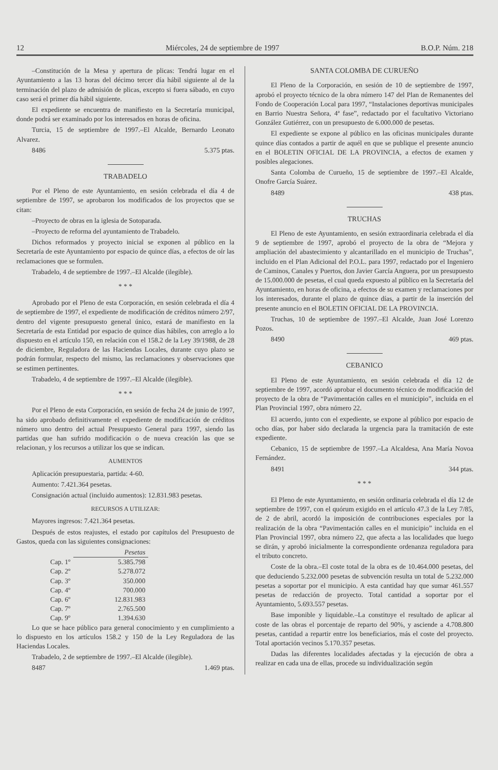12 Miércoles, 24 de septiembre de 1997 B.O.P. Núm. 218
–Constitución de la Mesa y apertura de plicas: Tendrá lugar en el Ayuntamiento a las 13 horas del décimo tercer día hábil siguiente al de la terminación del plazo de admisión de plicas, excepto si fuera sábado, en cuyo caso será el primer día hábil siguiente.
El expediente se encuentra de manifiesto en la Secretaría municipal, donde podrá ser examinado por los interesados en horas de oficina.
Turcia, 15 de septiembre de 1997.–El Alcalde, Bernardo Leonato Alvarez.
8486 5.375 ptas.
TRABADELO
Por el Pleno de este Ayuntamiento, en sesión celebrada el día 4 de septiembre de 1997, se aprobaron los modificados de los proyectos que se citan:
–Proyecto de obras en la iglesia de Sotoparada.
–Proyecto de reforma del ayuntamiento de Trabadelo.
Dichos reformados y proyecto inicial se exponen al público en la Secretaría de este Ayuntamiento por espacio de quince días, a efectos de oír las reclamaciones que se formulen.
Trabadelo, 4 de septiembre de 1997.–El Alcalde (ilegible).
* * *
Aprobado por el Pleno de esta Corporación, en sesión celebrada el día 4 de septiembre de 1997, el expediente de modificación de créditos número 2/97, dentro del vigente presupuesto general único, estará de manifiesto en la Secretaría de esta Entidad por espacio de quince días hábiles, con arreglo a lo dispuesto en el artículo 150, en relación con el 158.2 de la Ley 39/1988, de 28 de diciembre, Reguladora de las Haciendas Locales, durante cuyo plazo se podrán formular, respecto del mismo, las reclamaciones y observaciones que se estimen pertinentes.
Trabadelo, 4 de septiembre de 1997.–El Alcalde (ilegible).
* * *
Por el Pleno de esta Corporación, en sesión de fecha 24 de junio de 1997, ha sido aprobado definitivamente el expediente de modificación de créditos número uno dentro del actual Presupuesto General para 1997, siendo las partidas que han sufrido modificación o de nueva creación las que se relacionan, y los recursos a utilizar los que se indican.
AUMENTOS
Aplicación presupuestaria, partida: 4-60.
Aumento: 7.421.364 pesetas.
Consignación actual (incluido aumentos): 12.831.983 pesetas.
RECURSOS A UTILIZAR:
Mayores ingresos: 7.421.364 pesetas.
Después de estos reajustes, el estado por capítulos del Presupuesto de Gastos, queda con las siguientes consignaciones:
| | Pesetas |
| --- | --- |
| Cap. 1º | 5.385.798 |
| Cap. 2º | 5.278.072 |
| Cap. 3º | 350.000 |
| Cap. 4º | 700.000 |
| Cap. 6º | 12.831.983 |
| Cap. 7º | 2.765.500 |
| Cap. 9º | 1.394.630 |
Lo que se hace público para general conocimiento y en cumplimiento a lo dispuesto en los artículos 158.2 y 150 de la Ley Reguladora de las Haciendas Locales.
Trabadelo, 2 de septiembre de 1997.–El Alcalde (ilegible).
8487 1.469 ptas.
SANTA COLOMBA DE CURUEÑO
El Pleno de la Corporación, en sesión de 10 de septiembre de 1997, aprobó el proyecto técnico de la obra número 147 del Plan de Remanentes del Fondo de Cooperación Local para 1997, “Instalaciones deportivas municipales en Barrio Nuestra Señora, 4ª fase”, redactado por el facultativo Victoriano González Gutiérrez, con un presupuesto de 6.000.000 de pesetas.
El expediente se expone al público en las oficinas municipales durante quince días contados a partir de aquél en que se publique el presente anuncio en el BOLETIN OFICIAL DE LA PROVINCIA, a efectos de examen y posibles alegaciones.
Santa Colomba de Curueño, 15 de septiembre de 1997.–El Alcalde, Onofre García Suárez.
8489 438 ptas.
TRUCHAS
El Pleno de este Ayuntamiento, en sesión extraordinaria celebrada el día 9 de septiembre de 1997, aprobó el proyecto de la obra de “Mejora y ampliación del abastecimiento y alcantarillado en el municipio de Truchas”, incluido en el Plan Adicional del P.O.L. para 1997, redactado por el Ingeniero de Caminos, Canales y Puertos, don Javier García Anguera, por un presupuesto de 15.000.000 de pesetas, el cual queda expuesto al público en la Secretaría del Ayuntamiento, en horas de oficina, a efectos de su examen y reclamaciones por los interesados, durante el plazo de quince días, a partir de la inserción del presente anuncio en el BOLETIN OFICIAL DE LA PROVINCIA.
Truchas, 10 de septiembre de 1997.–El Alcalde, Juan José Lorenzo Pozos.
8490 469 ptas.
CEBANICO
El Pleno de este Ayuntamiento, en sesión celebrada el día 12 de septiembre de 1997, acordó aprobar el documento técnico de modificación del proyecto de la obra de “Pavimentación calles en el municipio”, incluida en el Plan Provincial 1997, obra número 22.
El acuerdo, junto con el expediente, se expone al público por espacio de ocho días, por haber sido declarada la urgencia para la tramitación de este expediente.
Cebanico, 15 de septiembre de 1997.–La Alcaldesa, Ana María Novoa Fernández.
8491 344 ptas.
* * *
El Pleno de este Ayuntamiento, en sesión ordinaria celebrada el día 12 de septiembre de 1997, con el quórum exigido en el artículo 47.3 de la Ley 7/85, de 2 de abril, acordó la imposición de contribuciones especiales por la realización de la obra “Pavimentación calles en el municipio” incluida en el Plan Provincial 1997, obra número 22, que afecta a las localidades que luego se dirán, y aprobó inicialmente la correspondiente ordenanza reguladora para el tributo concreto.
Coste de la obra.–El coste total de la obra es de 10.464.000 pesetas, del que deduciendo 5.232.000 pesetas de subvención resulta un total de 5.232.000 pesetas a soportar por el municipio. A esta cantidad hay que sumar 461.557 pesetas de redacción de proyecto. Total cantidad a soportar por el Ayuntamiento, 5.693.557 pesetas.
Base imponible y liquidable.–La constituye el resultado de aplicar al coste de las obras el porcentaje de reparto del 90%, y asciende a 4.708.800 pesetas, cantidad a repartir entre los beneficiarios, más el coste del proyecto. Total aportación vecinos 5.170.357 pesetas.
Dadas las diferentes localidades afectadas y la ejecución de obra a realizar en cada una de ellas, procede su individualización según